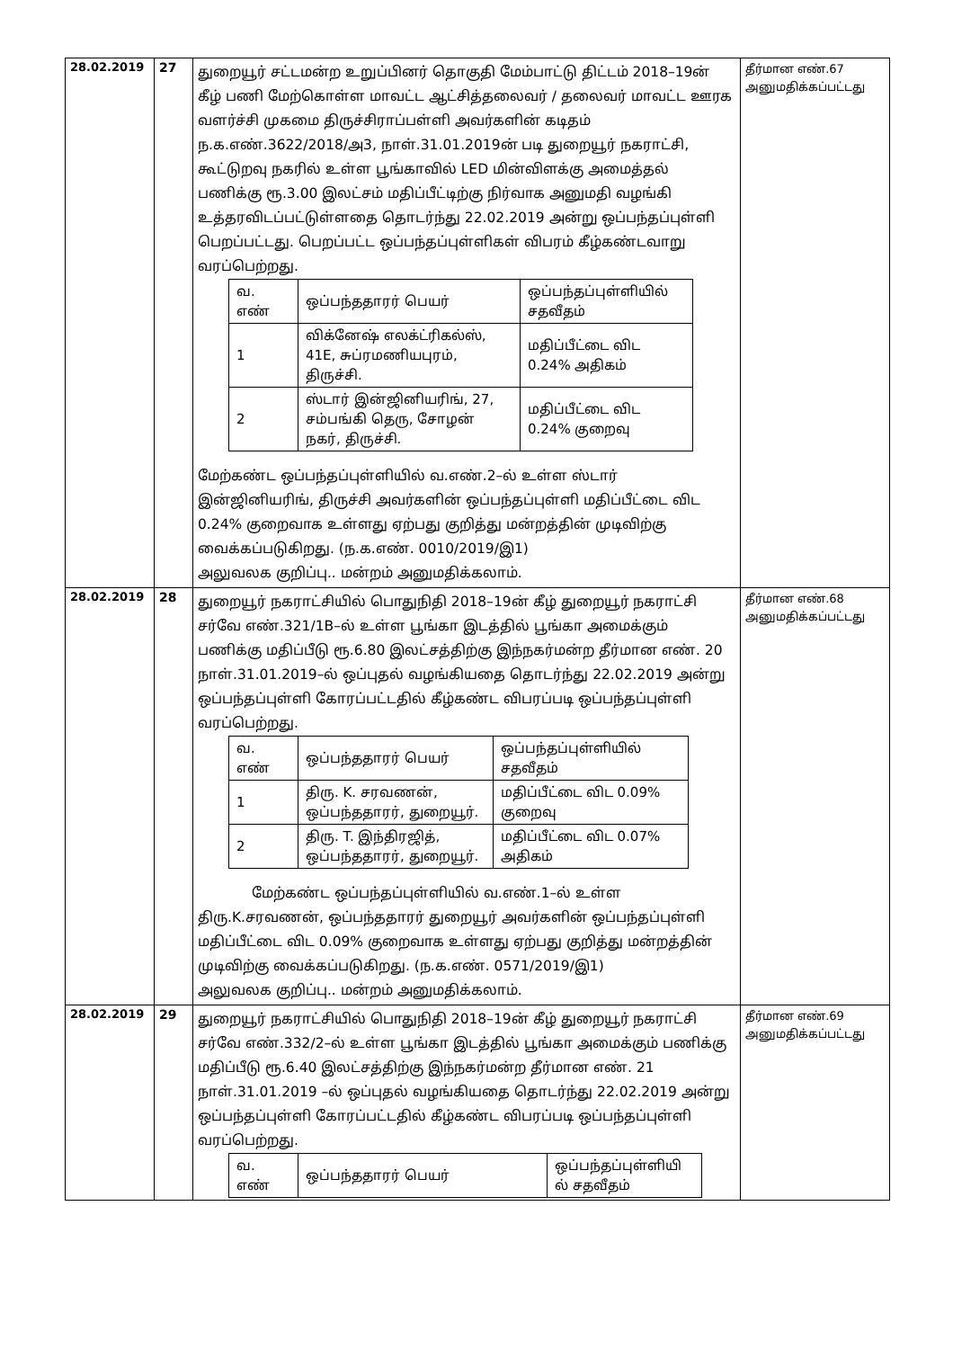| 28.02.2019 | 27 | துறையூர் சட்டமன்ற உறுப்பினர் தொகுதி மேம்பாட்டு திட்டம் 2018–19ன் கீழ் பணி மேற்கொள்ள மாவட்ட ஆட்சித்தலைவர் / தலைவர் மாவட்ட ஊரக வளர்ச்சி முகமை திருச்சிராப்பள்ளி அவர்களின் கடிதம் ந.க.எண்.3622/2018/அ3, நாள்.31.01.2019ன் படி துறையூர் நகராட்சி, கூட்டுறவு நகரில் உள்ள பூங்காவில் LED மின்விளக்கு அமைத்தல் பணிக்கு ரூ.3.00 இலட்சம் மதிப்பீட்டிற்கு நிர்வாக அனுமதி வழங்கி உத்தரவிடப்பட்டுள்ளதை தொடர்ந்து 22.02.2019 அன்று ஒப்பந்தப்புள்ளி பெறப்பட்டது. பெறப்பட்ட ஒப்பந்தப்புள்ளிகள் விபரம் கீழ்கண்டவாறு வரப்பெற்றது. / வ. எண் / ஒப்பந்ததாரர் பெயர் / ஒப்பந்தப்புள்ளியில் சதவீதம் / / 1 / விக்னேஷ் எலக்ட்ரிகல்ஸ், 41E, சுப்ரமணியபுரம், திருச்சி. / மதிப்பீட்டை விட 0.24% அதிகம் / / 2 / ஸ்டார் இன்ஜினியரிங், 27, சம்பங்கி தெரு, சோழன் நகர், திருச்சி. / மதிப்பீட்டை விட 0.24% குறைவு / மேற்கண்ட ஒப்பந்தப்புள்ளியில் வ.எண்.2–ல் உள்ள ஸ்டார் இன்ஜினியரிங், திருச்சி அவர்களின் ஒப்பந்தப்புள்ளி மதிப்பீட்டை விட 0.24% குறைவாக உள்ளது ஏற்பது குறித்து மன்றத்தின் முடிவிற்கு வைக்கப்படுகிறது. (ந.க.எண். 0010/2019/இ1) அலுவலக குறிப்பு.. மன்றம் அனுமதிக்கலாம். | தீர்மான எண்.67 அனுமதிக்கப்பட்டது |
| 28.02.2019 | 28 | துறையூர் நகராட்சியில் பொதுநிதி 2018–19ன் கீழ் துறையூர் நகராட்சி சர்வே எண்.321/1B–ல் உள்ள பூங்கா இடத்தில் பூங்கா அமைக்கும் பணிக்கு மதிப்பீடு ரூ.6.80 இலட்சத்திற்கு இந்நகர்மன்ற தீர்மான எண். 20 நாள்.31.01.2019–ல் ஒப்புதல் வழங்கியதை தொடர்ந்து 22.02.2019 அன்று ஒப்பந்தப்புள்ளி கோரப்பட்டதில் கீழ்கண்ட விபரப்படி ஒப்பந்தப்புள்ளி வரப்பெற்றது. / வ. எண் / ஒப்பந்ததாரர் பெயர் / ஒப்பந்தப்புள்ளியில் சதவீதம் / / 1 / திரு. K. சரவணன், ஒப்பந்ததாரர், துறையூர். / மதிப்பீட்டை விட 0.09% குறைவு / / 2 / திரு. T. இந்திரஜித், ஒப்பந்ததாரர், துறையூர். / மதிப்பீட்டை விட 0.07% அதிகம் / மேற்கண்ட ஒப்பந்தப்புள்ளியில் வ.எண்.1–ல் உள்ள திரு.K.சரவணன், ஒப்பந்ததாரர் துறையூர் அவர்களின் ஒப்பந்தப்புள்ளி மதிப்பீட்டை விட 0.09% குறைவாக உள்ளது ஏற்பது குறித்து மன்றத்தின் முடிவிற்கு வைக்கப்படுகிறது. (ந.க.எண். 0571/2019/இ1) அலுவலக குறிப்பு.. மன்றம் அனுமதிக்கலாம். | தீர்மான எண்.68 அனுமதிக்கப்பட்டது |
| 28.02.2019 | 29 | துறையூர் நகராட்சியில் பொதுநிதி 2018–19ன் கீழ் துறையூர் நகராட்சி சர்வே எண்.332/2–ல் உள்ள பூங்கா இடத்தில் பூங்கா அமைக்கும் பணிக்கு மதிப்பீடு ரூ.6.40 இலட்சத்திற்கு இந்நகர்மன்ற தீர்மான எண். 21 நாள்.31.01.2019 –ல் ஒப்புதல் வழங்கியதை தொடர்ந்து 22.02.2019 அன்று ஒப்பந்தப்புள்ளி கோரப்பட்டதில் கீழ்கண்ட விபரப்படி ஒப்பந்தப்புள்ளி வரப்பெற்றது. / வ. எண் / ஒப்பந்ததாரர் பெயர் / ஒப்பந்தப்புள்ளியி ல் சதவீதம் / | தீர்மான எண்.69 அனுமதிக்கப்பட்டது |